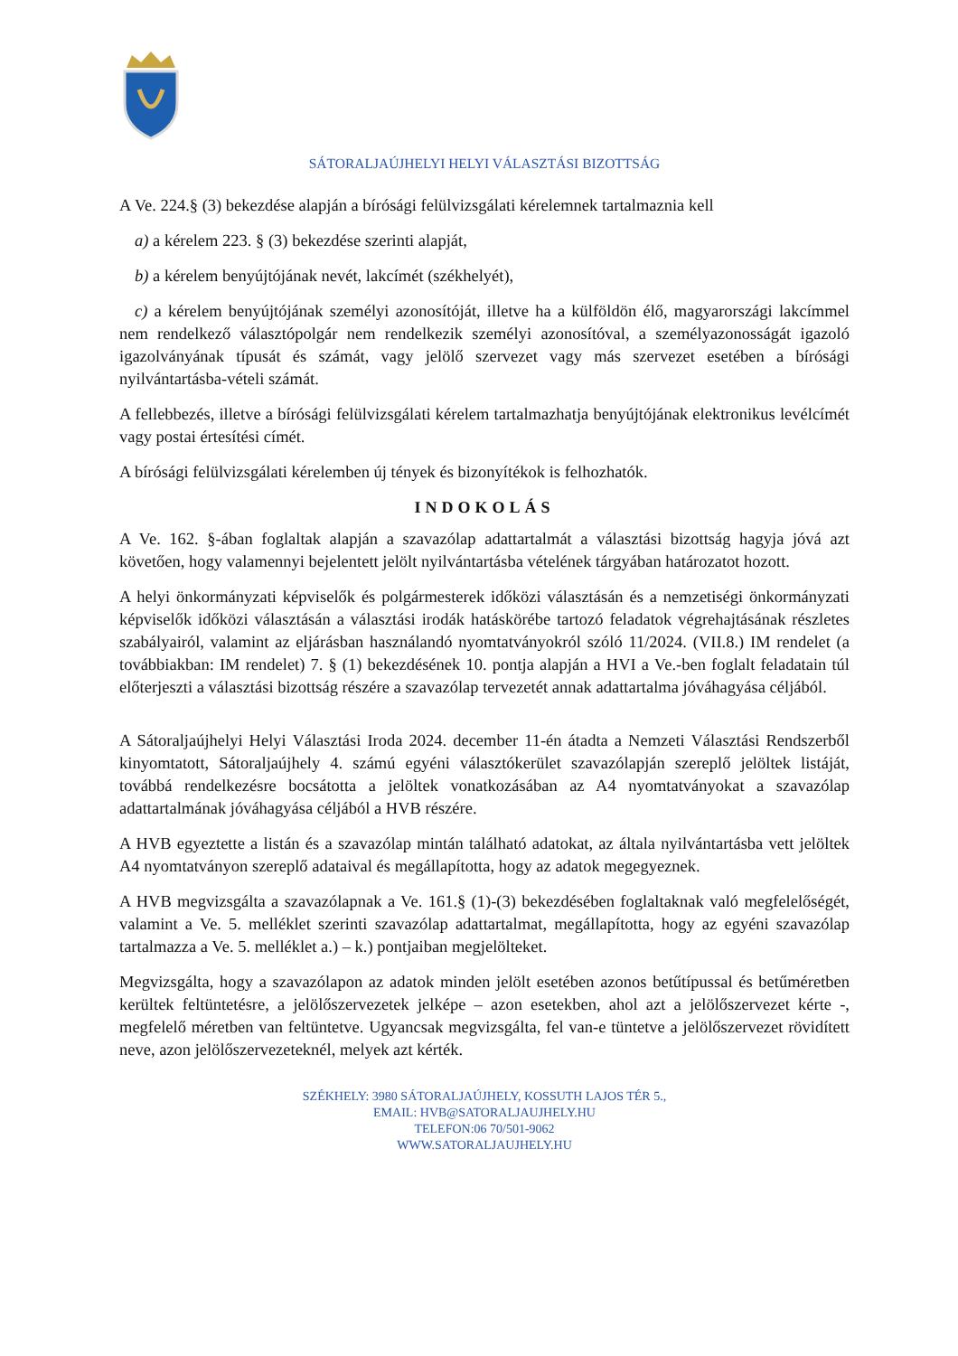SÁTORALJAÚJHELYI HELYI VÁLASZTÁSI BIZOTTSÁG
A Ve. 224.§ (3) bekezdése alapján a bírósági felülvizsgálati kérelemnek tartalmaznia kell
a) a kérelem 223. § (3) bekezdése szerinti alapját,
b) a kérelem benyújtójának nevét, lakcímét (székhelyét),
c) a kérelem benyújtójának személyi azonosítóját, illetve ha a külföldön élő, magyarországi lakcímmel nem rendelkező választópolgár nem rendelkezik személyi azonosítóval, a személyazonosságát igazoló igazolványának típusát és számát, vagy jelölő szervezet vagy más szervezet esetében a bírósági nyilvántartásba-vételi számát.
A fellebbezés, illetve a bírósági felülvizsgálati kérelem tartalmazhatja benyújtójának elektronikus levélcímét vagy postai értesítési címét.
A bírósági felülvizsgálati kérelemben új tények és bizonyítékok is felhozhatók.
INDOKOLÁS
A Ve. 162. §-ában foglaltak alapján a szavazólap adattartalmát a választási bizottság hagyja jóvá azt követően, hogy valamennyi bejelentett jelölt nyilvántartásba vételének tárgyában határozatot hozott.
A helyi önkormányzati képviselők és polgármesterek időközi választásán és a nemzetiségi önkormányzati képviselők időközi választásán a választási irodák hatáskörébe tartozó feladatok végrehajtásának részletes szabályairól, valamint az eljárásban használandó nyomtatványokról szóló 11/2024. (VII.8.) IM rendelet (a továbbiakban: IM rendelet) 7. § (1) bekezdésének 10. pontja alapján a HVI a Ve.-ben foglalt feladatain túl előterjeszti a választási bizottság részére a szavazólap tervezetét annak adattartalma jóváhagyása céljából.
A Sátoraljaújhelyi Helyi Választási Iroda 2024. december 11-én átadta a Nemzeti Választási Rendszerből kinyomtatott, Sátoraljaújhely 4. számú egyéni választókerület szavazólapján szereplő jelöltek listáját, továbbá rendelkezésre bocsátotta a jelöltek vonatkozásában az A4 nyomtatványokat a szavazólap adattartalmának jóváhagyása céljából a HVB részére.
A HVB egyeztette a listán és a szavazólap mintán található adatokat, az általa nyilvántartásba vett jelöltek A4 nyomtatványon szereplő adataival és megállapította, hogy az adatok megegyeznek.
A HVB megvizsgálta a szavazólapnak a Ve. 161.§ (1)-(3) bekezdésében foglaltaknak való megfelelőségét, valamint a Ve. 5. melléklet szerinti szavazólap adattartalmat, megállapította, hogy az egyéni szavazólap tartalmazza a Ve. 5. melléklet a.) – k.) pontjaiban megjelölteket.
Megvizsgálta, hogy a szavazólapon az adatok minden jelölt esetében azonos betűtípussal és betűméretben kerültek feltüntetésre, a jelölőszervezetek jelképe – azon esetekben, ahol azt a jelölőszervezet kérte -, megfelelő méretben van feltüntetve. Ugyancsak megvizsgálta, fel van-e tüntetve a jelölőszervezet rövidített neve, azon jelölőszervezeteknél, melyek azt kérték.
SZÉKHELY: 3980 SÁTORALJAÚJHELY, KOSSUTH LAJOS TÉR 5.,
EMAIL: HVB@SATORALJAUJHELY.HU
TELEFON:06 70/501-9062
WWW.SATORALJAUJHELY.HU